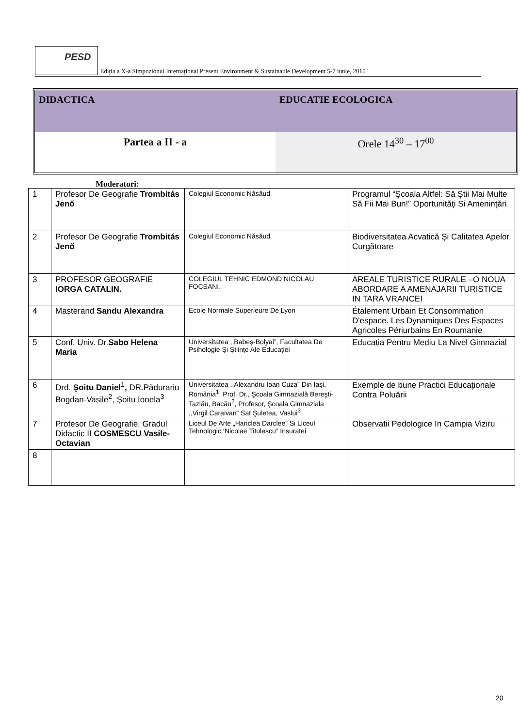PESD
Ediţia a X-a Simpozionul Internaţional Present Environment & Sustainable Development 5-7 iunie, 2015
| DIDACTICA | EDUCATIE ECOLOGICA |
| Partea a II - a | Orele 14<sup>30</sup> – 17<sup>00</sup> |
Moderatori:
| 1 | Profesor De Geografie Trombitás Jenő | Colegiul Economic Năsăud | Programul “Şcoala Altfel: Să Ştii Mai Multe Să Fii Mai Bun!” Oportunităţi Si Amenințări |
| 2 | Profesor De Geografie Trombitás Jenő | Colegiul Economic Năsăud | Biodiversitatea Acvatică Şi Calitatea Apelor Curgătoare |
| 3 | PROFESOR GEOGRAFIE IORGA CATALIN. | COLEGIUL TEHNIC EDMOND NICOLAU FOCSANI. | AREALE TURISTICE RURALE –O NOUA ABORDARE A AMENAJARII TURISTICE IN TARA VRANCEI |
| 4 | Masterand Sandu Alexandra | Ecole Normale Superieure De Lyon | Étalement Urbain Et Consommation D'espace. Les Dynamiques Des Espaces Agricoles Périurbains En Roumanie |
| 5 | Conf. Univ. Dr. Sabo Helena Maria | Universitatea ,,Babeș-Bolyai”, Facultatea De Psihologie Și Științe Ale Educației | Educația Pentru Mediu La Nivel Gimnazial |
| 6 | Drd. Şoitu Daniel<sup>1</sup> , DR.Pădurariu Bogdan-Vasile<sup>2</sup>, Şoitu Ionela<sup>3</sup> | Universitatea ,,Alexandru Ioan Cuza” Din Iaşi, România<sup>1</sup>, Prof. Dr., Şcoala Gimnazială Bereşti-Tazlău, Bacău<sup>2</sup>, Profesor, Şcoala Gimnaziala ,,Virgil Caraivan” Sat Şuletea, Vaslui<sup>3</sup> | Exemple de bune Practici Educaţionale Contra Poluării |
| 7 | Profesor De Geografie, Gradul Didactic II COSMESCU Vasile-Octavian | Liceul De Arte „Hariclea Darclee” Si Liceul Tehnologic ‘Nicolae Titulescu” Insuratei | Observatii Pedologice In Campia Viziru |
| 8 | | | |
20